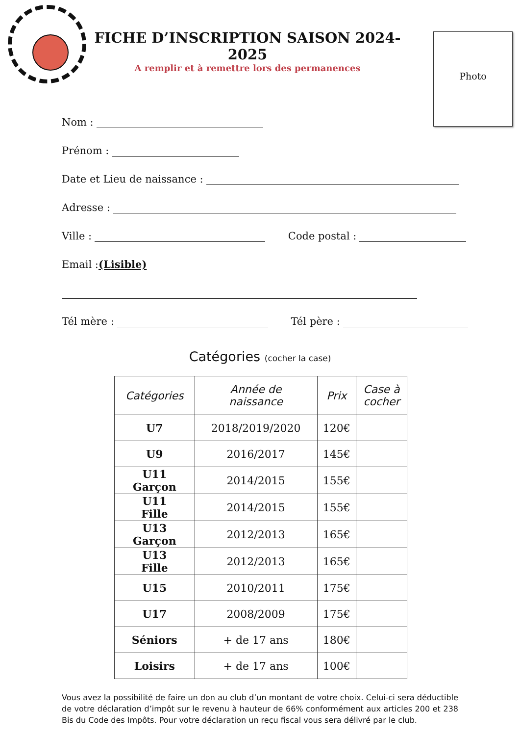FICHE D’INSCRIPTION SAISON 2024-2025
A remplir et à remettre lors des permanences
Photo
Nom :
Prénom :
Date et Lieu de naissance :
Adresse :
Ville : Code postal :
Email : (Lisible)
Tél mère : Tél père :
Catégories (cocher la case)
| Catégories | Année de naissance | Prix | Case à cocher |
| --- | --- | --- | --- |
| U7 | 2018/2019/2020 | 120€ | |
| U9 | 2016/2017 | 145€ | |
| U11 Garçon | 2014/2015 | 155€ | |
| U11 Fille | 2014/2015 | 155€ | |
| U13 Garçon | 2012/2013 | 165€ | |
| U13 Fille | 2012/2013 | 165€ | |
| U15 | 2010/2011 | 175€ | |
| U17 | 2008/2009 | 175€ | |
| Séniors | + de 17 ans | 180€ | |
| Loisirs | + de 17 ans | 100€ | |
Vous avez la possibilité de faire un don au club d’un montant de votre choix. Celui-ci sera déductible de votre déclaration d’impôt sur le revenu à hauteur de 66% conformément aux articles 200 et 238 Bis du Code des Impôts. Pour votre déclaration un reçu fiscal vous sera délivré par le club.